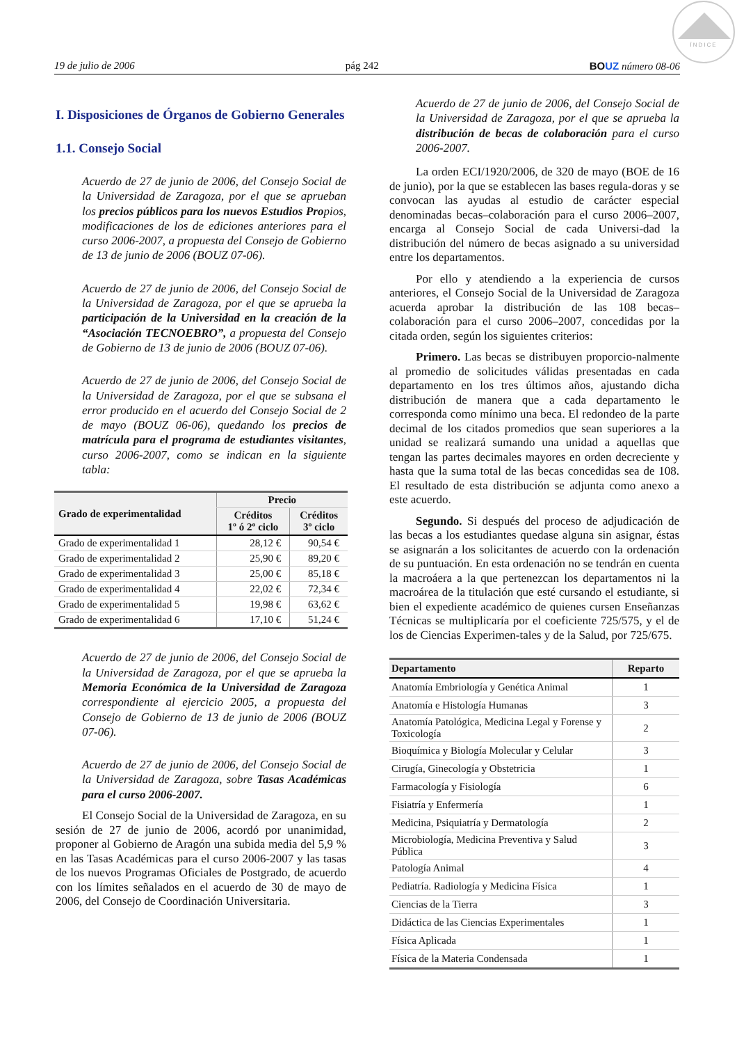ÍNDICE
19 de julio de 2006 pág 242 BOUZ número 08-06
I. Disposiciones de Órganos de Gobierno Generales
1.1. Consejo Social
Acuerdo de 27 de junio de 2006, del Consejo Social de la Universidad de Zaragoza, por el que se aprueban los precios públicos para los nuevos Estudios Propios, modificaciones de los de ediciones anteriores para el curso 2006-2007, a propuesta del Consejo de Gobierno de 13 de junio de 2006 (BOUZ 07-06).
Acuerdo de 27 de junio de 2006, del Consejo Social de la Universidad de Zaragoza, por el que se aprueba la participación de la Universidad en la creación de la “Asociación TECNOEBRO”, a propuesta del Consejo de Gobierno de 13 de junio de 2006 (BOUZ 07-06).
Acuerdo de 27 de junio de 2006, del Consejo Social de la Universidad de Zaragoza, por el que se subsana el error producido en el acuerdo del Consejo Social de 2 de mayo (BOUZ 06-06), quedando los precios de matrícula para el programa de estudiantes visitantes, curso 2006-2007, como se indican en la siguiente tabla:
| Grado de experimentalidad | Precio | |
| --- | --- | --- |
| | Créditos 1º ó 2º ciclo | Créditos 3º ciclo |
| Grado de experimentalidad 1 | 28,12 € | 90,54 € |
| Grado de experimentalidad 2 | 25,90 € | 89,20 € |
| Grado de experimentalidad 3 | 25,00 € | 85,18 € |
| Grado de experimentalidad 4 | 22,02 € | 72,34 € |
| Grado de experimentalidad 5 | 19,98 € | 63,62 € |
| Grado de experimentalidad 6 | 17,10 € | 51,24 € |
Acuerdo de 27 de junio de 2006, del Consejo Social de la Universidad de Zaragoza, por el que se aprueba la Memoria Económica de la Universidad de Zaragoza correspondiente al ejercicio 2005, a propuesta del Consejo de Gobierno de 13 de junio de 2006 (BOUZ 07-06).
Acuerdo de 27 de junio de 2006, del Consejo Social de la Universidad de Zaragoza, sobre Tasas Académicas para el curso 2006-2007.
El Consejo Social de la Universidad de Zaragoza, en su sesión de 27 de junio de 2006, acordó por unanimidad, proponer al Gobierno de Aragón una subida media del 5,9 % en las Tasas Académicas para el curso 2006-2007 y las tasas de los nuevos Programas Oficiales de Postgrado, de acuerdo con los límites señalados en el acuerdo de 30 de mayo de 2006, del Consejo de Coordinación Universitaria.
Acuerdo de 27 de junio de 2006, del Consejo Social de la Universidad de Zaragoza, por el que se aprueba la distribución de becas de colaboración para el curso 2006-2007.
La orden ECI/1920/2006, de 320 de mayo (BOE de 16 de junio), por la que se establecen las bases regula-doras y se convocan las ayudas al estudio de carácter especial denominadas becas–colaboración para el curso 2006–2007, encarga al Consejo Social de cada Universi-dad la distribución del número de becas asignado a su universidad entre los departamentos.
Por ello y atendiendo a la experiencia de cursos anteriores, el Consejo Social de la Universidad de Zaragoza acuerda aprobar la distribución de las 108 becas–colaboración para el curso 2006–2007, concedidas por la citada orden, según los siguientes criterios:
Primero. Las becas se distribuyen proporcio-nalmente al promedio de solicitudes válidas presentadas en cada departamento en los tres últimos años, ajustando dicha distribución de manera que a cada departamento le corresponda como mínimo una beca. El redondeo de la parte decimal de los citados promedios que sean superiores a la unidad se realizará sumando una unidad a aquellas que tengan las partes decimales mayores en orden decreciente y hasta que la suma total de las becas concedidas sea de 108. El resultado de esta distribución se adjunta como anexo a este acuerdo.
Segundo. Si después del proceso de adjudicación de las becas a los estudiantes quedase alguna sin asignar, éstas se asignarán a los solicitantes de acuerdo con la ordenación de su puntuación. En esta ordenación no se tendrán en cuenta la macroáera a la que pertenezcan los departamentos ni la macroárea de la titulación que esté cursando el estudiante, si bien el expediente académico de quienes cursen Enseñanzas Técnicas se multiplicaría por el coeficiente 725/575, y el de los de Ciencias Experimen-tales y de la Salud, por 725/675.
| Departamento | Reparto |
| --- | --- |
| Anatomía Embriología y Genética Animal | 1 |
| Anatomía e Histología Humanas | 3 |
| Anatomía Patológica, Medicina Legal y Forense y Toxicología | 2 |
| Bioquímica y Biología Molecular y Celular | 3 |
| Cirugía, Ginecología y Obstetricia | 1 |
| Farmacología y Fisiología | 6 |
| Fisiatría y Enfermería | 1 |
| Medicina, Psiquiatría y Dermatología | 2 |
| Microbiología, Medicina Preventiva y Salud Pública | 3 |
| Patología Animal | 4 |
| Pediatría. Radiología y Medicina Física | 1 |
| Ciencias de la Tierra | 3 |
| Didáctica de las Ciencias Experimentales | 1 |
| Física Aplicada | 1 |
| Física de la Materia Condensada | 1 |